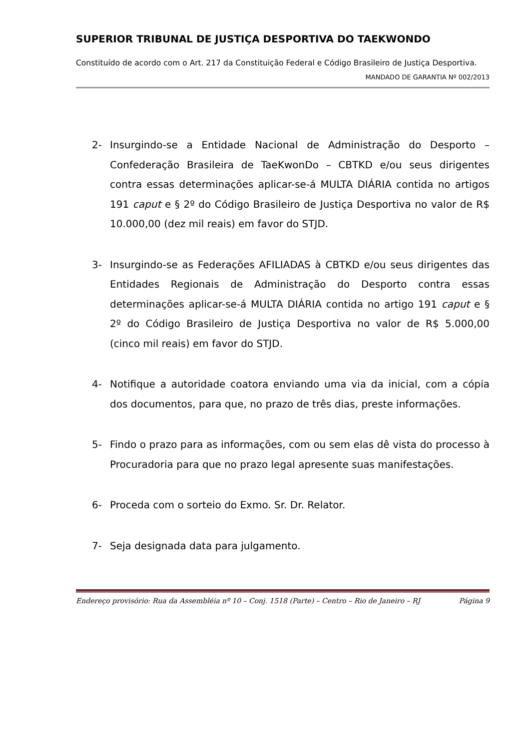SUPERIOR TRIBUNAL DE JUSTIÇA DESPORTIVA DO TAEKWONDO
Constituído de acordo com o Art. 217 da Constituição Federal e Código Brasileiro de Justiça Desportiva.
MANDADO DE GARANTIA Nº 002/2013
2- Insurgindo-se a Entidade Nacional de Administração do Desporto – Confederação Brasileira de TaeKwonDo – CBTKD e/ou seus dirigentes contra essas determinações aplicar-se-á MULTA DIÁRIA contida no artigos 191 caput e § 2º do Código Brasileiro de Justiça Desportiva no valor de R$ 10.000,00 (dez mil reais) em favor do STJD.
3- Insurgindo-se as Federações AFILIADAS à CBTKD e/ou seus dirigentes das Entidades Regionais de Administração do Desporto contra essas determinações aplicar-se-á MULTA DIÁRIA contida no artigo 191 caput e § 2º do Código Brasileiro de Justiça Desportiva no valor de R$ 5.000,00 (cinco mil reais) em favor do STJD.
4- Notifique a autoridade coatora enviando uma via da inicial, com a cópia dos documentos, para que, no prazo de três dias, preste informações.
5- Findo o prazo para as informações, com ou sem elas dê vista do processo à Procuradoria para que no prazo legal apresente suas manifestações.
6- Proceda com o sorteio do Exmo. Sr. Dr. Relator.
7- Seja designada data para julgamento.
Endereço provisório: Rua da Assembléia nº 10 – Conj. 1518 (Parte) – Centro – Rio de Janeiro – RJ Página 9